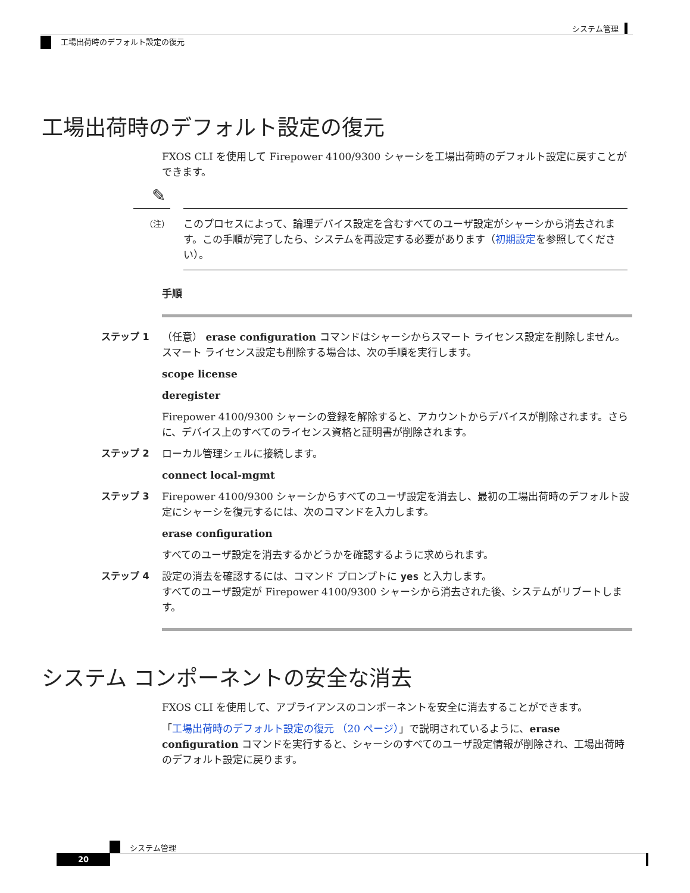システム管理
工場出荷時のデフォルト設定の復元
工場出荷時のデフォルト設定の復元
FXOS CLI を使用して Firepower 4100/9300 シャーシを工場出荷時のデフォルト設定に戻すことができます。
✎
（注） このプロセスによって、論理デバイス設定を含むすべてのユーザ設定がシャーシから消去されます。この手順が完了したら、システムを再設定する必要があります（初期設定を参照してください）。
手順
ステップ 1
（任意） erase configuration コマンドはシャーシからスマート ライセンス設定を削除しません。スマート ライセンス設定も削除する場合は、次の手順を実行します。
scope license
deregister
Firepower 4100/9300 シャーシの登録を解除すると、アカウントからデバイスが削除されます。さらに、デバイス上のすべてのライセンス資格と証明書が削除されます。
ステップ 2
ローカル管理シェルに接続します。
connect local-mgmt
ステップ 3
Firepower 4100/9300 シャーシからすべてのユーザ設定を消去し、最初の工場出荷時のデフォルト設定にシャーシを復元するには、次のコマンドを入力します。
erase configuration
すべてのユーザ設定を消去するかどうかを確認するように求められます。
ステップ 4
設定の消去を確認するには、コマンド プロンプトに yes と入力します。
すべてのユーザ設定が Firepower 4100/9300 シャーシから消去された後、システムがリブートします。
システム コンポーネントの安全な消去
FXOS CLI を使用して、アプライアンスのコンポーネントを安全に消去することができます。
「工場出荷時のデフォルト設定の復元 （20 ページ）」で説明されているように、erase configuration コマンドを実行すると、シャーシのすべてのユーザ設定情報が削除され、工場出荷時のデフォルト設定に戻ります。
システム管理
20